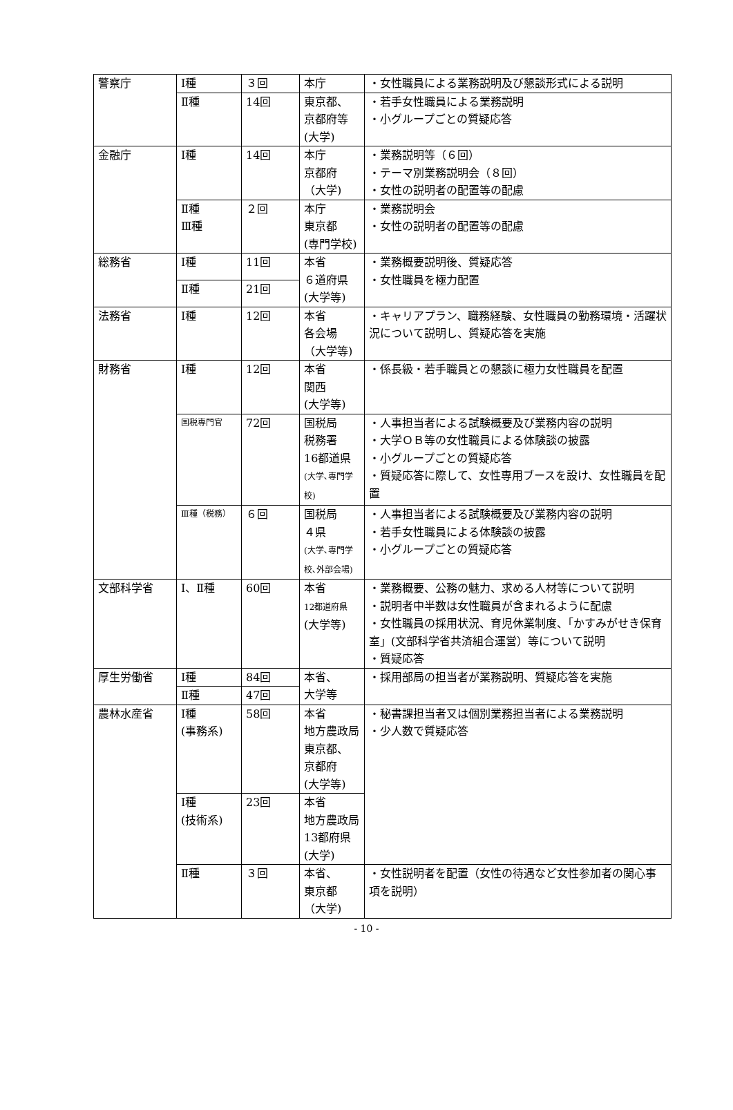| 警察庁 | Ⅰ種 | ３回 | 本庁 | ・女性職員による業務説明及び懇談形式による説明 |
| | Ⅱ種 | 14回 | 東京都、 京都府等 (大学) | ・若手女性職員による業務説明 ・小グループごとの質疑応答 |
| 金融庁 | Ⅰ種 | 14回 | 本庁 京都府 （大学) | ・業務説明等（６回） ・テーマ別業務説明会（８回） ・女性の説明者の配置等の配慮 |
| | Ⅱ種 Ⅲ種 | ２回 | 本庁 東京都 (専門学校) | ・業務説明会 ・女性の説明者の配置等の配慮 |
| 総務省 | Ⅰ種 | 11回 | 本省 ６道府県 (大学等) | ・業務概要説明後、質疑応答 ・女性職員を極力配置 |
| | Ⅱ種 | 21回 | | |
| 法務省 | Ⅰ種 | 12回 | 本省 各会場 （大学等) | ・キャリアプラン、職務経験、女性職員の勤務環境・活躍状況について説明し、質疑応答を実施 |
| 財務省 | Ⅰ種 | 12回 | 本省 関西 (大学等) | ・係長級・若手職員との懇談に極力女性職員を配置 |
| | 国税専門官 | 72回 | 国税局 税務署 16都道県 (大学､専門学校) | ・人事担当者による試験概要及び業務内容の説明 ・大学ＯＢ等の女性職員による体験談の披露 ・小グループごとの質疑応答 ・質疑応答に際して、女性専用ブースを設け、女性職員を配置 |
| | Ⅲ種（税務） | ６回 | 国税局 ４県 (大学､専門学校､外部会場) | ・人事担当者による試験概要及び業務内容の説明 ・若手女性職員による体験談の披露 ・小グループごとの質疑応答 |
| 文部科学省 | Ⅰ、Ⅱ種 | 60回 | 本省 12都道府県 (大学等) | ・業務概要、公務の魅力、求める人材等について説明 ・説明者中半数は女性職員が含まれるように配慮 ・女性職員の採用状況、育児休業制度、「かすみがせき保育室」(文部科学省共済組合運営）等について説明 ・質疑応答 |
| 厚生労働省 | Ⅰ種 | 84回 | 本省、 大学等 | ・採用部局の担当者が業務説明、質疑応答を実施 |
| | Ⅱ種 | 47回 | | |
| 農林水産省 | Ⅰ種 (事務系) | 58回 | 本省 地方農政局 東京都、 京都府 (大学等) | ・秘書課担当者又は個別業務担当者による業務説明 ・少人数で質疑応答 |
| | Ⅰ種 (技術系) | 23回 | 本省 地方農政局 13都府県 (大学) | |
| | Ⅱ種 | ３回 | 本省、 東京都 （大学) | ・女性説明者を配置（女性の待遇など女性参加者の関心事項を説明） |
- 10 -